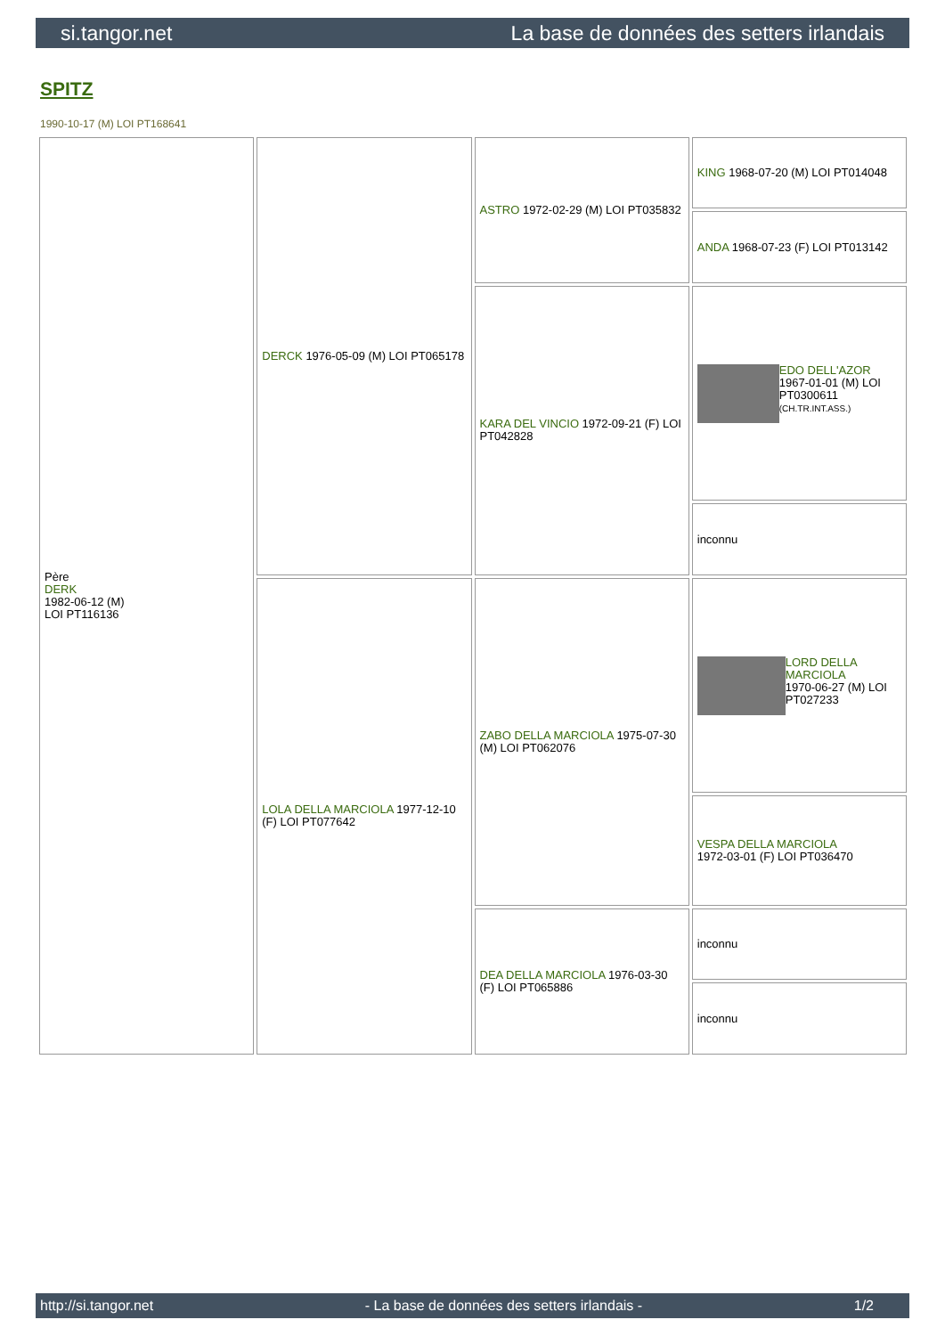si.tangor.net La base de données des setters irlandais
SPITZ
1990-10-17 (M) LOI PT168641
| Père DERK 1982-06-12 (M) LOI PT116136 | DERCK 1976-05-09 (M) LOI PT065178 | ASTRO 1972-02-29 (M) LOI PT035832 | KING 1968-07-20 (M) LOI PT014048 |
| | | | ANDA 1968-07-23 (F) LOI PT013142 |
| | | KARA DEL VINCIO 1972-09-21 (F) LOI PT042828 | EDO DELL'AZOR 1967-01-01 (M) LOI PT0300611 (CH.TR.INT.ASS.) |
| | | | inconnu |
| | LOLA DELLA MARCIOLA 1977-12-10 (F) LOI PT077642 | ZABO DELLA MARCIOLA 1975-07-30 (M) LOI PT062076 | LORD DELLA MARCIOLA 1970-06-27 (M) LOI PT027233 |
| | | | VESPA DELLA MARCIOLA 1972-03-01 (F) LOI PT036470 |
| | | DEA DELLA MARCIOLA 1976-03-30 (F) LOI PT065886 | inconnu |
| | | | inconnu |
http://si.tangor.net - La base de données des setters irlandais - 1/2